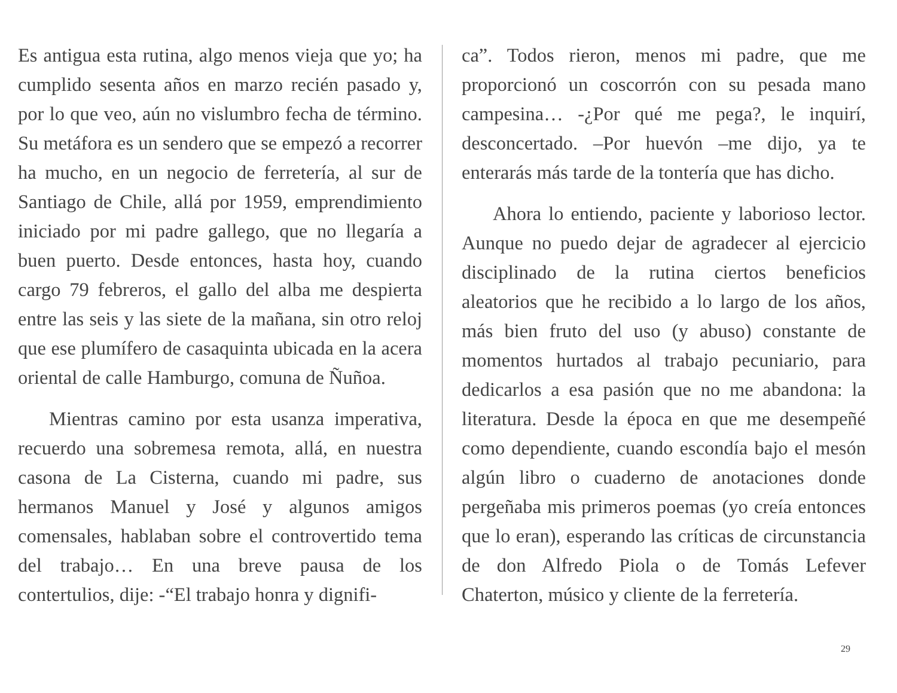Es antigua esta rutina, algo menos vieja que yo; ha cumplido sesenta años en marzo recién pasado y, por lo que veo, aún no vislumbro fecha de término. Su metáfora es un sendero que se empezó a recorrer ha mucho, en un negocio de ferretería, al sur de Santiago de Chile, allá por 1959, emprendimiento iniciado por mi padre gallego, que no llegaría a buen puerto. Desde entonces, hasta hoy, cuando cargo 79 febreros, el gallo del alba me despierta entre las seis y las siete de la mañana, sin otro reloj que ese plumífero de casaquinta ubicada en la acera oriental de calle Hamburgo, comuna de Ñuñoa.
Mientras camino por esta usanza imperativa, recuerdo una sobremesa remota, allá, en nuestra casona de La Cisterna, cuando mi padre, sus hermanos Manuel y José y algunos amigos comensales, hablaban sobre el controvertido tema del trabajo… En una breve pausa de los contertulios, dije: -“El trabajo honra y dignifi-
ca”. Todos rieron, menos mi padre, que me proporcionó un coscorrón con su pesada mano campesina… -¿Por qué me pega?, le inquirí, desconcertado. –Por huevón –me dijo, ya te enterarás más tarde de la tontería que has dicho.
Ahora lo entiendo, paciente y laborioso lector. Aunque no puedo dejar de agradecer al ejercicio disciplinado de la rutina ciertos beneficios aleatorios que he recibido a lo largo de los años, más bien fruto del uso (y abuso) constante de momentos hurtados al trabajo pecuniario, para dedicarlos a esa pasión que no me abandona: la literatura. Desde la época en que me desempeñé como dependiente, cuando escondía bajo el mesón algún libro o cuaderno de anotaciones donde pergeñaba mis primeros poemas (yo creía entonces que lo eran), esperando las críticas de circunstancia de don Alfredo Piola o de Tomás Lefever Chaterton, músico y cliente de la ferretería.
29